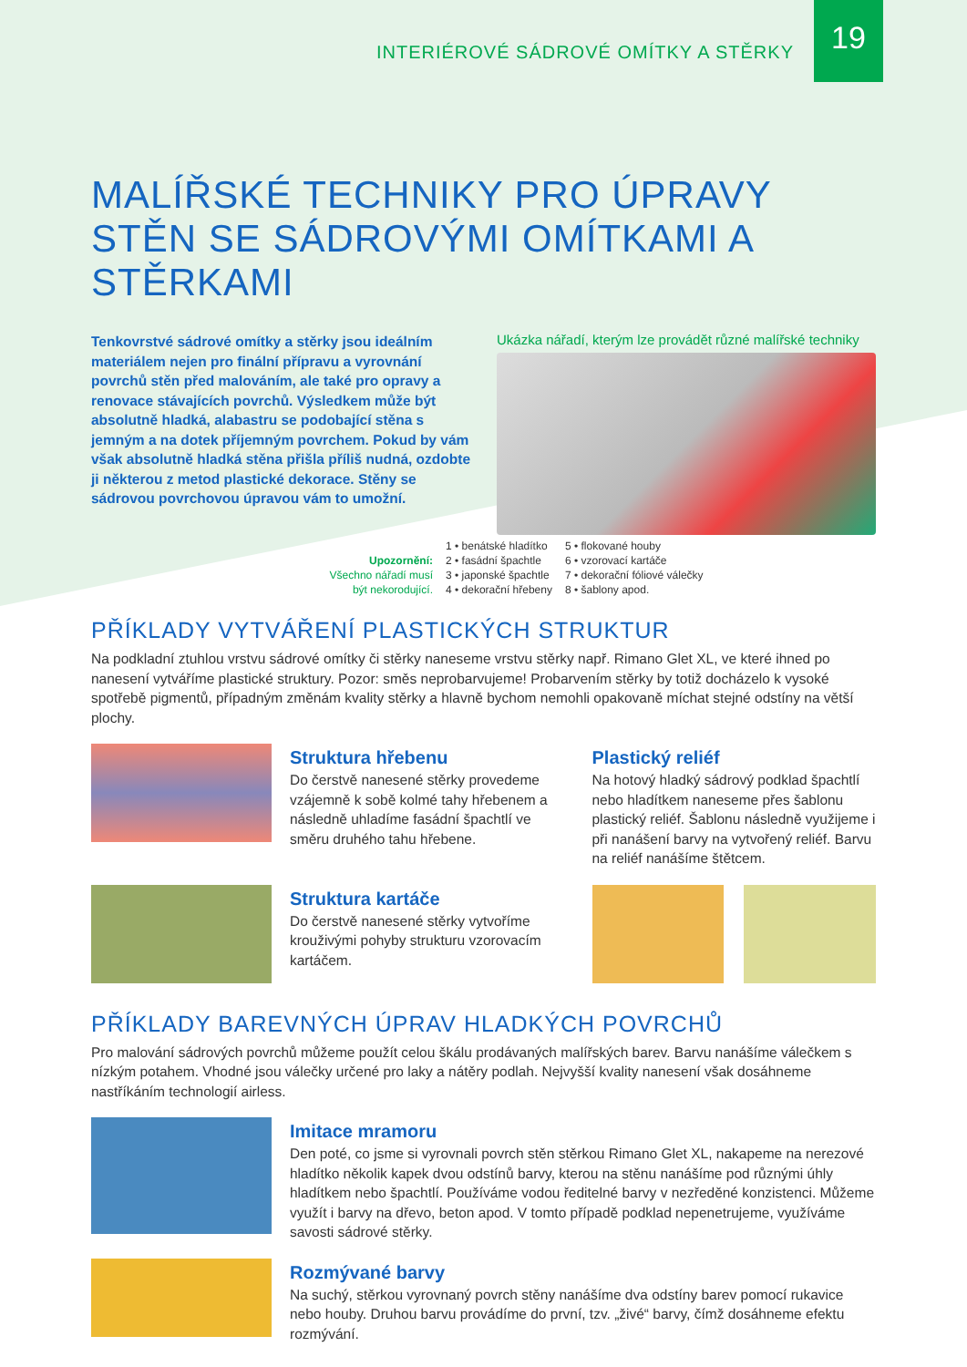INTERIÉROVÉ SÁDROVÉ OMÍTKY A STĚRKY
19
MALÍŘSKÉ TECHNIKY PRO ÚPRAVY STĚN SE SÁDROVÝMI OMÍTKAMI A STĚRKAMI
Tenkovrstvé sádrové omítky a stěrky jsou ideálním materiálem nejen pro finální přípravu a vyrovnání povrchů stěn před malováním, ale také pro opravy a renovace stávajících povrchů. Výsledkem může být absolutně hladká, alabastru se podobající stěna s jemným a na dotek příjemným povrchem. Pokud by vám však absolutně hladká stěna přišla příliš nudná, ozdobte ji některou z metod plastické dekorace. Stěny se sádrovou povrchovou úpravou vám to umožní.
Ukázka nářadí, kterým lze provádět různé malířské techniky
Upozornění:
Všechno nářadí musí být nekorodující.
1 • benátské hladítko
2 • fasádní špachtle
3 • japonské špachtle
4 • dekorační hřebeny
5 • flokované houby
6 • vzorovací kartáče
7 • dekorační fóliové válečky
8 • šablony apod.
PŘÍKLADY VYTVÁŘENÍ PLASTICKÝCH STRUKTUR
Na podkladní ztuhlou vrstvu sádrové omítky či stěrky naneseme vrstvu stěrky např. Rimano Glet XL, ve které ihned po nanesení vytváříme plastické struktury. Pozor: směs neprobarvujeme! Probarvením stěrky by totiž docházelo k vysoké spotřebě pigmentů, případným změnám kvality stěrky a hlavně bychom nemohli opakovaně míchat stejné odstíny na větší plochy.
Struktura hřebenu
Do čerstvě nanesené stěrky provedeme vzájemně k sobě kolmé tahy hřebenem a následně uhladíme fasádní špachtlí ve směru druhého tahu hřebene.
Plastický reliéf
Na hotový hladký sádrový podklad špachtlí nebo hladítkem naneseme přes šablonu plastický reliéf. Šablonu následně využijeme i při nanášení barvy na vytvořený reliéf. Barvu na reliéf nanášíme štětcem.
Struktura kartáče
Do čerstvě nanesené stěrky vytvoříme krouživými pohyby strukturu vzorovacím kartáčem.
PŘÍKLADY BAREVNÝCH ÚPRAV HLADKÝCH POVRCHŮ
Pro malování sádrových povrchů můžeme použít celou škálu prodávaných malířských barev. Barvu nanášíme válečkem s nízkým potahem. Vhodné jsou válečky určené pro laky a nátěry podlah. Nejvyšší kvality nanesení však dosáhneme nastříkáním technologií airless.
Imitace mramoru
Den poté, co jsme si vyrovnali povrch stěn stěrkou Rimano Glet XL, nakapeme na nerezové hladítko několik kapek dvou odstínů barvy, kterou na stěnu nanášíme pod různými úhly hladítkem nebo špachtlí. Používáme vodou ředitelné barvy v nezředěné konzistenci. Můžeme využít i barvy na dřevo, beton apod. V tomto případě podklad nepenetrujeme, využíváme savosti sádrové stěrky.
Rozmývané barvy
Na suchý, stěrkou vyrovnaný povrch stěny nanášíme dva odstíny barev pomocí rukavice nebo houby. Druhou barvu provádíme do první, tzv. „živé“ barvy, čímž dosáhneme efektu rozmývání.